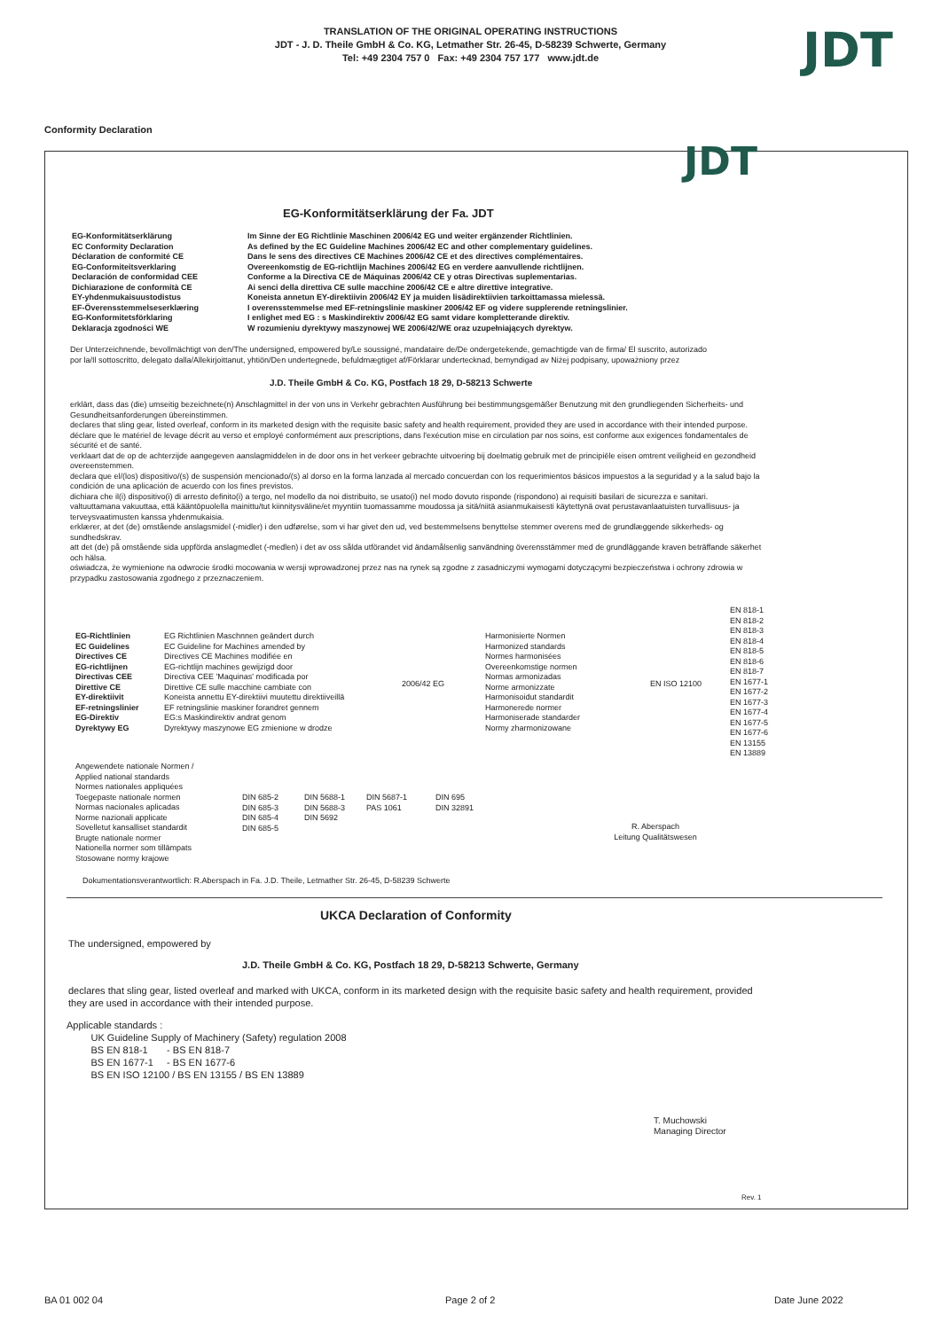TRANSLATION OF THE ORIGINAL OPERATING INSTRUCTIONS
JDT - J. D. Theile GmbH & Co. KG, Letmather Str. 26-45, D-58239 Schwerte, Germany
Tel: +49 2304 757 0 Fax: +49 2304 757 177 www.jdt.de
JDT
Conformity Declaration
JDT
EG-Konformitätserklärung der Fa. JDT
| EG-Konformitätserklärung EC Conformity Declaration Déclaration de conformité CE EG-Conformiteitsverklaring Declaración de conformidad CEE Dichiarazione de conformità CE EY-yhdenmukaisuustodistus EF-Överensstemmelseserklæring EG-Konformitetsförklaring Deklaracja zgodności WE | Im Sinne der EG Richtlinie Maschinen 2006/42 EG und weiter ergänzender Richtlinien. As defined by the EC Guideline Machines 2006/42 EC and other complementary guidelines. Dans le sens des directives CE Machines 2006/42 CE et des directives complémentaires. Overeenkomstig de EG-richtlijn Machines 2006/42 EG en verdere aanvullende richtlijnen. Conforme a la Directiva CE de Máquinas 2006/42 CE y otras Directivas suplementarias. Ai senci della direttiva CE sulle macchine 2006/42 CE e altre direttive integrative. Koneista annetun EY-direktiivin 2006/42 EY ja muiden lisädirektiivien tarkoittamassa mielessä. I overensstemmelse med EF-retningslinie maskiner 2006/42 EF og videre supplerende retningslinier. I enlighet med EG : s Maskindirektiv 2006/42 EG samt vidare kompletterande direktiv. W rozumieniu dyrektywy maszynowej WE 2006/42/WE oraz uzupełniających dyrektyw. |
Der Unterzeichnende, bevollmächtigt von den/The undersigned, empowered by/Le soussigné, mandataire de/De ondergetekende, gemachtigde van de firma/ El suscrito, autorizado por la/Il sottoscritto, delegato dalla/Allekirjoittanut, yhtiön/Den undertegnede, befuldmægtiget af/Förklarar undertecknad, bemyndigad av Niżej podpisany, upoważniony przez
J.D. Theile GmbH & Co. KG, Postfach 18 29, D-58213 Schwerte
erklärt, dass das (die) umseitig bezeichnete(n) Anschlagmittel in der von uns in Verkehr gebrachten Ausführung bei bestimmungsgemäßer Benutzung mit den grundliegenden Sicherheits- und Gesundheitsanforderungen übereinstimmen.
declares that sling gear, listed overleaf, conform in its marketed design with the requisite basic safety and health requirement, provided they are used in accordance with their intended purpose.
déclare que le matériel de levage décrit au verso et employé conformément aux prescriptions, dans l'exécution mise en circulation par nos soins, est conforme aux exigences fondamentales de sécurité et de santé.
verklaart dat de op de achterzijde aangegeven aanslagmiddelen in de door ons in het verkeer gebrachte uitvoering bij doelmatig gebruik met de principiële eisen omtrent veiligheid en gezondheid overeenstemmen.
declara que el/(los) dispositivo/(s) de suspensión mencionado/(s) al dorso en la forma lanzada al mercado concuerdan con los requerimientos básicos impuestos a la seguridad y a la salud bajo la condición de una aplicación de acuerdo con los fines previstos.
dichiara che il(i) dispositivo(i) di arresto definito(i) a tergo, nel modello da noi distribuito, se usato(i) nel modo dovuto risponde (rispondono) ai requisiti basilari de sicurezza e sanitari.
valtuuttamana vakuuttaa, että kääntöpuolella mainittu/tut kiinnitysväline/et myyntiin tuomassamme moudossa ja sitä/niitä asianmukaisesti käytettynä ovat perustavanlaatuisten turvallisuus- ja terveysvaatimusten kanssa yhdenmukaisia.
erklærer, at det (de) omstående anslagsmidel (-midler) i den udførelse, som vi har givet den ud, ved bestemmelsens benyttelse stemmer overens med de grundlæggende sikkerheds- og sundhedskrav.
att det (de) på omstående sida uppförda anslagmedlet (-medlen) i det av oss sålda utförandet vid ändamålsenlig sanvändning överensstämmer med de grundläggande kraven beträffande säkerhet och hälsa.
oświadcza, że wymienione na odwrocie środki mocowania w wersji wprowadzonej przez nas na rynek są zgodne z zasadniczymi wymogami dotyczącymi bezpieczeństwa i ochrony zdrowia w przypadku zastosowania zgodnego z przeznaczeniem.
| EG-Richtlinien EC Guidelines Directives CE EG-richtlijnen Directivas CEE Direttive CE EY-direktiivit EF-retningslinier EG-Direktiv Dyrektywy EG | EG Richtlinien Maschnnen geändert durch EC Guideline for Machines amended by Directives CE Machines modifiée en EG-richtlijn machines gewijzigd door Directiva CEE 'Maquinas' modificada por Direttive CE sulle macchine cambiate con Koneista annettu EY-direktiivi muutettu direktiiveillä EF retningslinie maskiner forandret gennem EG:s Maskindirektiv andrat genom Dyrektywy maszynowe EG zmienione w drodze | 2006/42 EG | Harmonisierte Normen Harmonized standards Normes harmonisées Overeenkomstige normen Normas armonizadas Norme armonizzate Harmonisoidut standardit Harmonerede normer Harmoniserade standarder Normy zharmonizowane | EN ISO 12100 | EN 818-1 EN 818-2 EN 818-3 EN 818-4 EN 818-5 EN 818-6 EN 818-7 EN 1677-1 EN 1677-2 EN 1677-3 EN 1677-4 EN 1677-5 EN 1677-6 EN 13155 EN 13889 |
| Angewendete nationale Normen / Applied national standards Normes nationales appliquées Toegepaste nationale normen Normas nacionales aplicadas Norme nazionali applicate Sovelletut kansalliset standardit Brugte nationale normer Nationella normer som tillämpats Stosowane normy krajowe | DIN 685-2 DIN 685-3 DIN 685-4 DIN 685-5 | DIN 5688-1 DIN 5688-3 DIN 5692 | DIN 5687-1 PAS 1061 | DIN 695 DIN 32891 | R. Aberspach Leitung Qualitätswesen |
Dokumentationsverantwortlich: R.Aberspach in Fa. J.D. Theile, Letmather Str. 26-45, D-58239 Schwerte
UKCA Declaration of Conformity
The undersigned, empowered by
J.D. Theile GmbH & Co. KG, Postfach 18 29, D-58213 Schwerte, Germany
declares that sling gear, listed overleaf and marked with UKCA, conform in its marketed design with the requisite basic safety and health requirement, provided they are used in accordance with their intended purpose.
Applicable standards :
UK Guideline Supply of Machinery (Safety) regulation 2008
BS EN 818-1 - BS EN 818-7
BS EN 1677-1 - BS EN 1677-6
BS EN ISO 12100 / BS EN 13155 / BS EN 13889
T. Muchowski
Managing Director
Rev. 1
BA 01 002 04 Page 2 of 2 Date June 2022